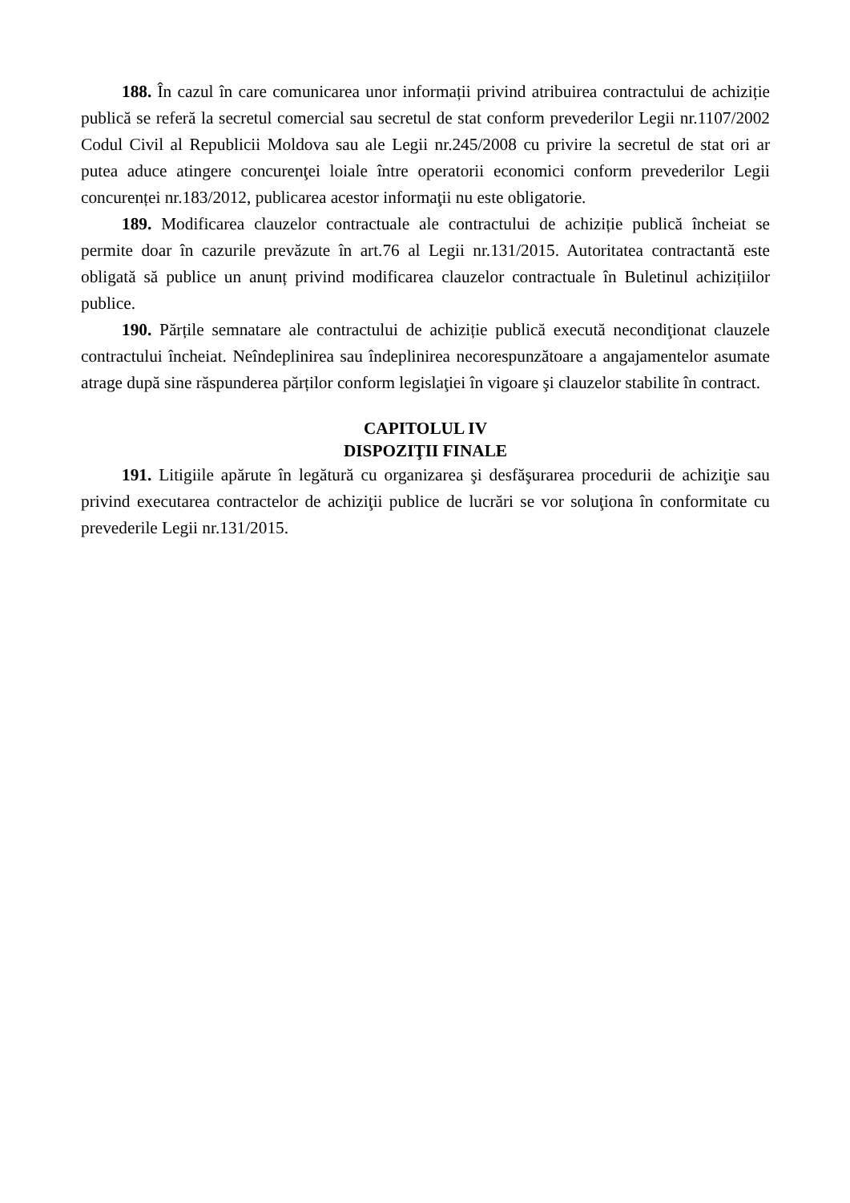188. În cazul în care comunicarea unor informații privind atribuirea contractului de achiziție publică se referă la secretul comercial sau secretul de stat conform prevederilor Legii nr.1107/2002 Codul Civil al Republicii Moldova sau ale Legii nr.245/2008 cu privire la secretul de stat ori ar putea aduce atingere concurenţei loiale între operatorii economici conform prevederilor Legii concurenței nr.183/2012, publicarea acestor informaţii nu este obligatorie.
189. Modificarea clauzelor contractuale ale contractului de achiziție publică încheiat se permite doar în cazurile prevăzute în art.76 al Legii nr.131/2015. Autoritatea contractantă este obligată să publice un anunț privind modificarea clauzelor contractuale în Buletinul achizițiilor publice.
190. Părțile semnatare ale contractului de achiziție publică execută necondiţionat clauzele contractului încheiat. Neîndeplinirea sau îndeplinirea necorespunzătoare a angajamentelor asumate atrage după sine răspunderea părților conform legislaţiei în vigoare şi clauzelor stabilite în contract.
CAPITOLUL IV
DISPOZIŢII FINALE
191. Litigiile apărute în legătură cu organizarea şi desfăşurarea procedurii de achiziţie sau privind executarea contractelor de achiziţii publice de lucrări se vor soluţiona în conformitate cu prevederile Legii nr.131/2015.